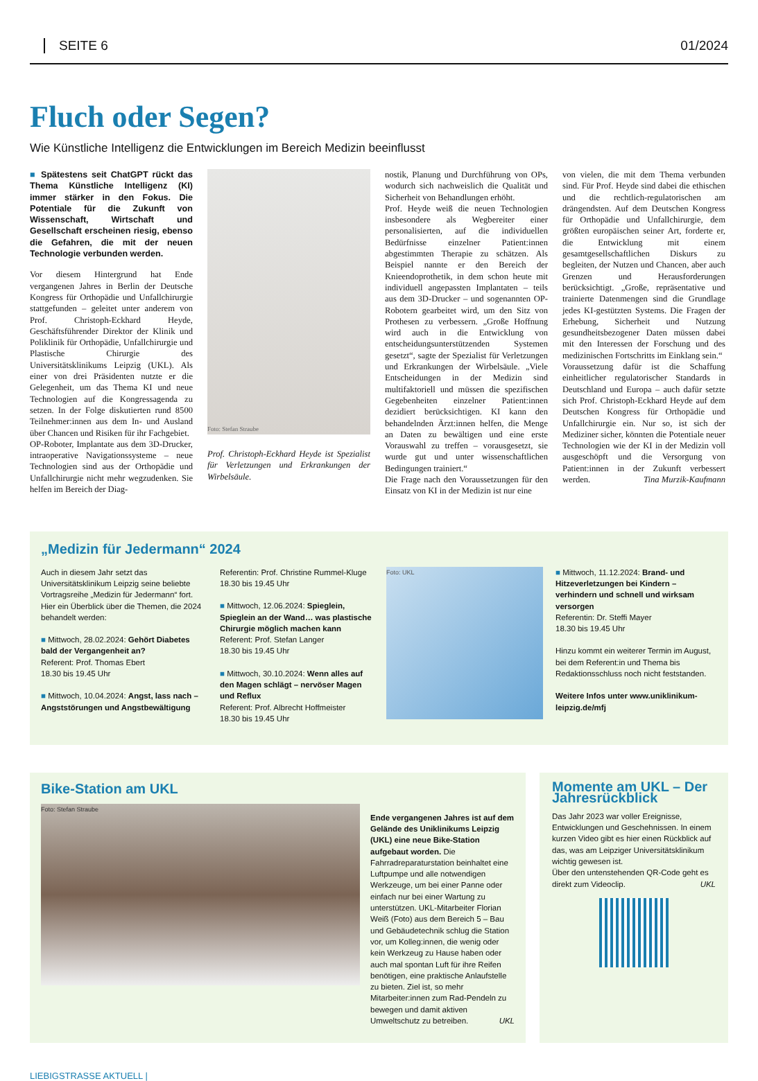SEITE 6 01/2024
Fluch oder Segen?
Wie Künstliche Intelligenz die Entwicklungen im Bereich Medizin beeinflusst
■ Spätestens seit ChatGPT rückt das Thema Künstliche Intelligenz (KI) immer stärker in den Fokus. Die Potentiale für die Zukunft von Wissenschaft, Wirtschaft und Gesellschaft erscheinen riesig, ebenso die Gefahren, die mit der neuen Technologie verbunden werden.
Vor diesem Hintergrund hat Ende vergangenen Jahres in Berlin der Deutsche Kongress für Orthopädie und Unfallchirurgie stattgefunden – geleitet unter anderem von Prof. Christoph-Eckhard Heyde, Geschäftsführender Direktor der Klinik und Poliklinik für Orthopädie, Unfallchirurgie und Plastische Chirurgie des Universitätsklinikums Leipzig (UKL). Als einer von drei Präsidenten nutzte er die Gelegenheit, um das Thema KI und neue Technologien auf die Kongressagenda zu setzen. In der Folge diskutierten rund 8500 Teilnehmer:innen aus dem In- und Ausland über Chancen und Risiken für ihr Fachgebiet.
OP-Roboter, Implantate aus dem 3D-Drucker, intraoperative Navigationssysteme – neue Technologien sind aus der Orthopädie und Unfallchirurgie nicht mehr wegzudenken. Sie helfen im Bereich der Diag-
Foto: Stefan Straube
Prof. Christoph-Eckhard Heyde ist Spezialist für Verletzungen und Erkrankungen der Wirbelsäule.
nostik, Planung und Durchführung von OPs, wodurch sich nachweislich die Qualität und Sicherheit von Behandlungen erhöht.
Prof. Heyde weiß die neuen Technologien insbesondere als Wegbereiter einer personalisierten, auf die individuellen Bedürfnisse einzelner Patient:innen abgestimmten Therapie zu schätzen. Als Beispiel nannte er den Bereich der Knieendoprothetik, in dem schon heute mit individuell angepassten Implantaten – teils aus dem 3D-Drucker – und sogenannten OP-Robotern gearbeitet wird, um den Sitz von Prothesen zu verbessern. „Große Hoffnung wird auch in die Entwicklung von entscheidungsunterstützenden Systemen gesetzt“, sagte der Spezialist für Verletzungen und Erkrankungen der Wirbelsäule. „Viele Entscheidungen in der Medizin sind multifaktoriell und müssen die spezifischen Gegebenheiten einzelner Patient:innen dezidiert berücksichtigen. KI kann den behandelnden Ärzt:innen helfen, die Menge an Daten zu bewältigen und eine erste Vorauswahl zu treffen – vorausgesetzt, sie wurde gut und unter wissenschaftlichen Bedingungen trainiert.“
Die Frage nach den Voraussetzungen für den Einsatz von KI in der Medizin ist nur eine
von vielen, die mit dem Thema verbunden sind. Für Prof. Heyde sind dabei die ethischen und die rechtlich-regulatorischen am drängendsten. Auf dem Deutschen Kongress für Orthopädie und Unfallchirurgie, dem größten europäischen seiner Art, forderte er, die Entwicklung mit einem gesamtgesellschaftlichen Diskurs zu begleiten, der Nutzen und Chancen, aber auch Grenzen und Herausforderungen berücksichtigt. „Große, repräsentative und trainierte Datenmengen sind die Grundlage jedes KI-gestützten Systems. Die Fragen der Erhebung, Sicherheit und Nutzung gesundheitsbezogener Daten müssen dabei mit den Interessen der Forschung und des medizinischen Fortschritts im Einklang sein.“
Voraussetzung dafür ist die Schaffung einheitlicher regulatorischer Standards in Deutschland und Europa – auch dafür setzte sich Prof. Christoph-Eckhard Heyde auf dem Deutschen Kongress für Orthopädie und Unfallchirurgie ein. Nur so, ist sich der Mediziner sicher, könnten die Potentiale neuer Technologien wie der KI in der Medizin voll ausgeschöpft und die Versorgung von Patient:innen in der Zukunft verbessert werden. Tina Murzik-Kaufmann
„Medizin für Jedermann“ 2024
Auch in diesem Jahr setzt das Universitätsklinikum Leipzig seine beliebte Vortragsreihe „Medizin für Jedermann“ fort. Hier ein Überblick über die Themen, die 2024 behandelt werden:
■ Mittwoch, 28.02.2024: Gehört Diabetes bald der Vergangenheit an?
Referent: Prof. Thomas Ebert
18.30 bis 19.45 Uhr
■ Mittwoch, 10.04.2024: Angst, lass nach – Angststörungen und Angstbewältigung
Referentin: Prof. Christine Rummel-Kluge
18.30 bis 19.45 Uhr
■ Mittwoch, 12.06.2024: Spieglein, Spieglein an der Wand… was plastische Chirurgie möglich machen kann
Referent: Prof. Stefan Langer
18.30 bis 19.45 Uhr
■ Mittwoch, 30.10.2024: Wenn alles auf den Magen schlägt – nervöser Magen und Reflux
Referent: Prof. Albrecht Hoffmeister
18.30 bis 19.45 Uhr
Foto: UKL
■ Mittwoch, 11.12.2024: Brand- und Hitzeverletzungen bei Kindern – verhindern und schnell und wirksam versorgen
Referentin: Dr. Steffi Mayer
18.30 bis 19.45 Uhr
Hinzu kommt ein weiterer Termin im August, bei dem Referent:in und Thema bis Redaktionsschluss noch nicht feststanden.
Weitere Infos unter www.uniklinikum-leipzig.de/mfj
Bike-Station am UKL
Foto: Stefan Straube
Ende vergangenen Jahres ist auf dem Gelände des Uniklinikums Leipzig (UKL) eine neue Bike-Station aufgebaut worden. Die Fahrradreparaturstation beinhaltet eine Luftpumpe und alle notwendigen Werkzeuge, um bei einer Panne oder einfach nur bei einer Wartung zu unterstützen. UKL-Mitarbeiter Florian Weiß (Foto) aus dem Bereich 5 – Bau und Gebäudetechnik schlug die Station vor, um Kolleg:innen, die wenig oder kein Werkzeug zu Hause haben oder auch mal spontan Luft für ihre Reifen benötigen, eine praktische Anlaufstelle zu bieten. Ziel ist, so mehr Mitarbeiter:innen zum Rad-Pendeln zu bewegen und damit aktiven Umweltschutz zu betreiben. UKL
Momente am UKL – Der Jahresrückblick
Das Jahr 2023 war voller Ereignisse, Entwicklungen und Geschehnissen. In einem kurzen Video gibt es hier einen Rückblick auf das, was am Leipziger Universitätsklinikum wichtig gewesen ist.
Über den untenstehenden QR-Code geht es direkt zum Videoclip. UKL
LIEBIGSTRASSE AKTUELL |